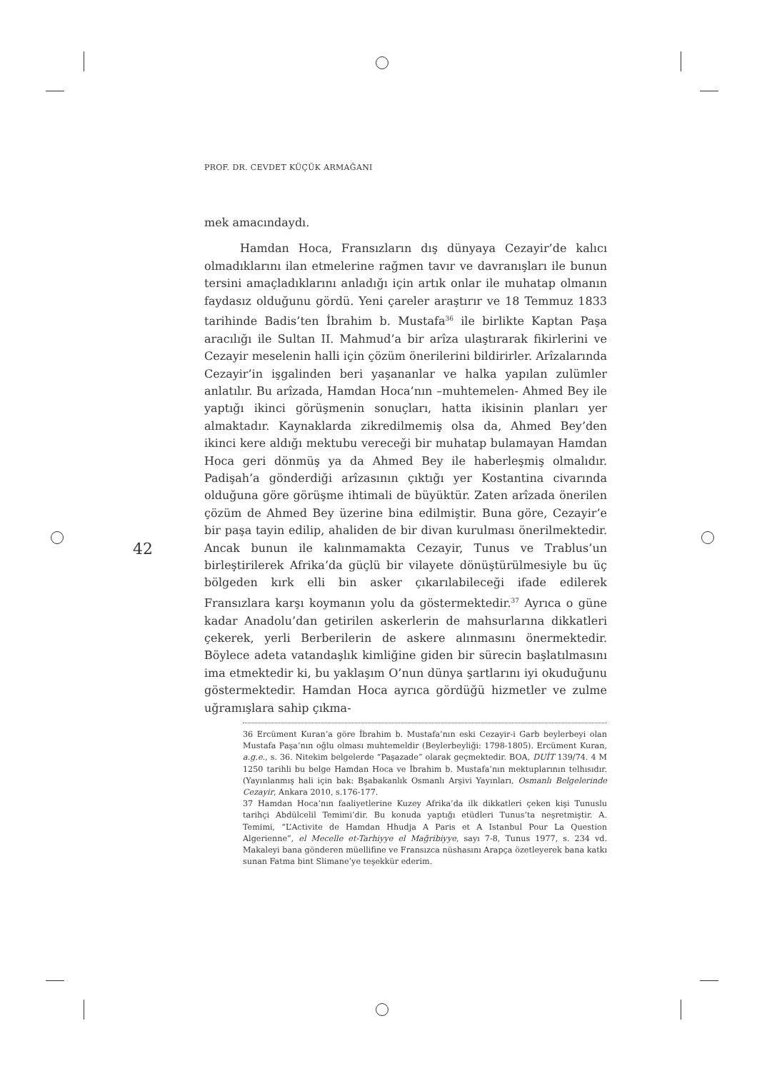PROF. DR. CEVDET KÜÇÜK ARMAĞANI
42
mek amacındaydı.
Hamdan Hoca, Fransızların dış dünyaya Cezayir’de kalıcı olmadıklarını ilan etmelerine rağmen tavır ve davranışları ile bunun tersini amaçladıklarını anladığı için artık onlar ile muhatap olmanın faydasız olduğunu gördü. Yeni çareler araştırır ve 18 Temmuz 1833 tarihinde Badis’ten İbrahim b. Mustafa<sup>36</sup> ile birlikte Kaptan Paşa aracılığı ile Sultan II. Mahmud’a bir arîza ulaştırarak fikirlerini ve Cezayir meselenin halli için çözüm önerilerini bildirirler. Arîzalarında Cezayir’in işgalinden beri yaşananlar ve halka yapılan zulümler anlatılır. Bu arîzada, Hamdan Hoca’nın –muhtemelen- Ahmed Bey ile yaptığı ikinci görüşmenin sonuçları, hatta ikisinin planları yer almaktadır. Kaynaklarda zikredilmemiş olsa da, Ahmed Bey’den ikinci kere aldığı mektubu vereceği bir muhatap bulamayan Hamdan Hoca geri dönmüş ya da Ahmed Bey ile haberleşmiş olmalıdır. Padişah’a gönderdiği arîzasının çıktığı yer Kostantina civarında olduğuna göre görüşme ihtimali de büyüktür. Zaten arîzada önerilen çözüm de Ahmed Bey üzerine bina edilmiştir. Buna göre, Cezayir’e bir paşa tayin edilip, ahaliden de bir divan kurulması önerilmektedir. Ancak bunun ile kalınmamakta Cezayir, Tunus ve Trablus’un birleştirilerek Afrika’da güçlü bir vilayete dönüştürülmesiyle bu üç bölgeden kırk elli bin asker çıkarılabileceği ifade edilerek Fransızlara karşı koymanın yolu da göstermektedir.<sup>37</sup> Ayrıca o güne kadar Anadolu’dan getirilen askerlerin de mahsurlarına dikkatleri çekerek, yerli Berberilerin de askere alınmasını önermektedir. Böylece adeta vatandaşlık kimliğine giden bir sürecin başlatılmasını ima etmektedir ki, bu yaklaşım O’nun dünya şartlarını iyi okuduğunu göstermektedir. Hamdan Hoca ayrıca gördüğü hizmetler ve zulme uğramışlara sahip çıkma-
36 Ercüment Kuran’a göre İbrahim b. Mustafa’nın eski Cezayir-i Garb beylerbeyi olan Mustafa Paşa’nın oğlu olması muhtemeldir (Beylerbeyliği: 1798-1805). Ercüment Kuran, a.g.e., s. 36. Nitekim belgelerde “Paşazade” olarak geçmektedir. BOA, DUİT 139/74. 4 M 1250 tarihli bu belge Hamdan Hoca ve İbrahim b. Mustafa’nın mektuplarının telhısıdır. (Yayınlanmış hali için bak: Bşabakanlık Osmanlı Arşivi Yayınları, Osmanlı Belgelerinde Cezayir, Ankara 2010, s.176-177.
37 Hamdan Hoca’nın faaliyetlerine Kuzey Afrika’da ilk dikkatleri çeken kişi Tunuslu tarihçi Abdülcelil Temimi’dir. Bu konuda yaptığı etüdleri Tunus’ta neşretmiştir. A. Temimi, “L’Activite de Hamdan Hhudja A Paris et A Istanbul Pour La Question Algerienne”, el Mecelle et-Tarhiyye el Mağribiyye, sayı 7-8, Tunus 1977, s. 234 vd. Makaleyi bana gönderen müellifine ve Fransızca nüshasını Arapça özetleyerek bana katkı sunan Fatma bint Slimane’ye teşekkür ederim.